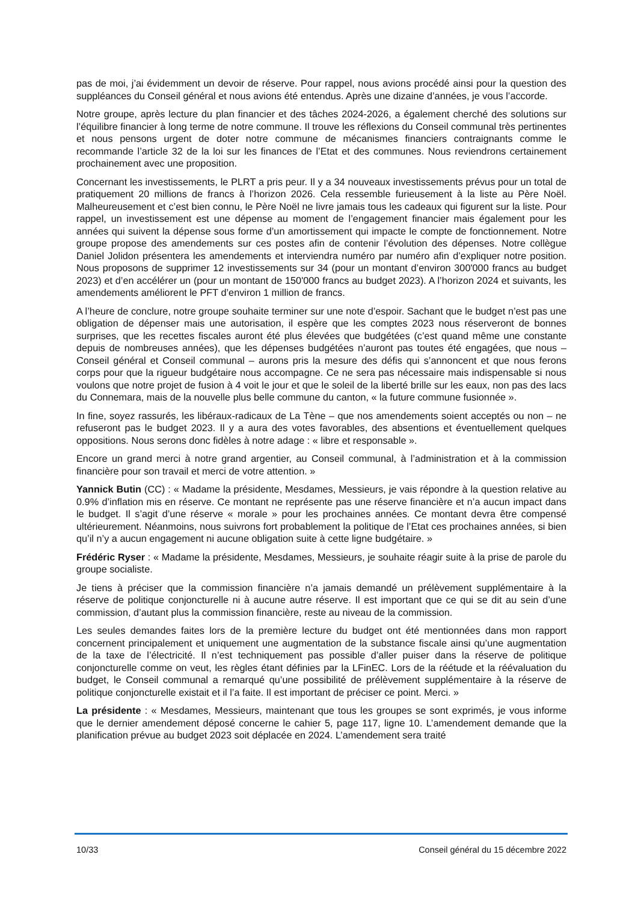pas de moi, j’ai évidemment un devoir de réserve. Pour rappel, nous avions procédé ainsi pour la question des suppléances du Conseil général et nous avions été entendus. Après une dizaine d’années, je vous l’accorde.
Notre groupe, après lecture du plan financier et des tâches 2024-2026, a également cherché des solutions sur l’équilibre financier à long terme de notre commune. Il trouve les réflexions du Conseil communal très pertinentes et nous pensons urgent de doter notre commune de mécanismes financiers contraignants comme le recommande l’article 32 de la loi sur les finances de l’Etat et des communes. Nous reviendrons certainement prochainement avec une proposition.
Concernant les investissements, le PLRT a pris peur. Il y a 34 nouveaux investissements prévus pour un total de pratiquement 20 millions de francs à l’horizon 2026. Cela ressemble furieusement à la liste au Père Noël. Malheureusement et c’est bien connu, le Père Noël ne livre jamais tous les cadeaux qui figurent sur la liste. Pour rappel, un investissement est une dépense au moment de l’engagement financier mais également pour les années qui suivent la dépense sous forme d’un amortissement qui impacte le compte de fonctionnement. Notre groupe propose des amendements sur ces postes afin de contenir l’évolution des dépenses. Notre collègue Daniel Jolidon présentera les amendements et interviendra numéro par numéro afin d’expliquer notre position. Nous proposons de supprimer 12 investissements sur 34 (pour un montant d’environ 300'000 francs au budget 2023) et d’en accélérer un (pour un montant de 150'000 francs au budget 2023). A l’horizon 2024 et suivants, les amendements améliorent le PFT d’environ 1 million de francs.
A l’heure de conclure, notre groupe souhaite terminer sur une note d’espoir. Sachant que le budget n’est pas une obligation de dépenser mais une autorisation, il espère que les comptes 2023 nous réserveront de bonnes surprises, que les recettes fiscales auront été plus élevées que budgétées (c’est quand même une constante depuis de nombreuses années), que les dépenses budgétées n’auront pas toutes été engagées, que nous – Conseil général et Conseil communal – aurons pris la mesure des défis qui s’annoncent et que nous ferons corps pour que la rigueur budgétaire nous accompagne. Ce ne sera pas nécessaire mais indispensable si nous voulons que notre projet de fusion à 4 voit le jour et que le soleil de la liberté brille sur les eaux, non pas des lacs du Connemara, mais de la nouvelle plus belle commune du canton, « la future commune fusionnée ».
In fine, soyez rassurés, les libéraux-radicaux de La Tène – que nos amendements soient acceptés ou non – ne refuseront pas le budget 2023. Il y a aura des votes favorables, des absentions et éventuellement quelques oppositions. Nous serons donc fidèles à notre adage : « libre et responsable ».
Encore un grand merci à notre grand argentier, au Conseil communal, à l’administration et à la commission financière pour son travail et merci de votre attention. »
Yannick Butin (CC) : « Madame la présidente, Mesdames, Messieurs, je vais répondre à la question relative au 0.9% d’inflation mis en réserve. Ce montant ne représente pas une réserve financière et n’a aucun impact dans le budget. Il s’agit d’une réserve « morale » pour les prochaines années. Ce montant devra être compensé ultérieurement. Néanmoins, nous suivrons fort probablement la politique de l’Etat ces prochaines années, si bien qu’il n’y a aucun engagement ni aucune obligation suite à cette ligne budgétaire. »
Frédéric Ryser : « Madame la présidente, Mesdames, Messieurs, je souhaite réagir suite à la prise de parole du groupe socialiste.
Je tiens à préciser que la commission financière n’a jamais demandé un prélèvement supplémentaire à la réserve de politique conjoncturelle ni à aucune autre réserve. Il est important que ce qui se dit au sein d’une commission, d’autant plus la commission financière, reste au niveau de la commission.
Les seules demandes faites lors de la première lecture du budget ont été mentionnées dans mon rapport concernent principalement et uniquement une augmentation de la substance fiscale ainsi qu’une augmentation de la taxe de l’électricité. Il n’est techniquement pas possible d’aller puiser dans la réserve de politique conjoncturelle comme on veut, les règles étant définies par la LFinEC. Lors de la réétude et la réévaluation du budget, le Conseil communal a remarqué qu’une possibilité de prélèvement supplémentaire à la réserve de politique conjoncturelle existait et il l’a faite. Il est important de préciser ce point. Merci. »
La présidente : « Mesdames, Messieurs, maintenant que tous les groupes se sont exprimés, je vous informe que le dernier amendement déposé concerne le cahier 5, page 117, ligne 10. L’amendement demande que la planification prévue au budget 2023 soit déplacée en 2024. L’amendement sera traité
10/33 Conseil général du 15 décembre 2022